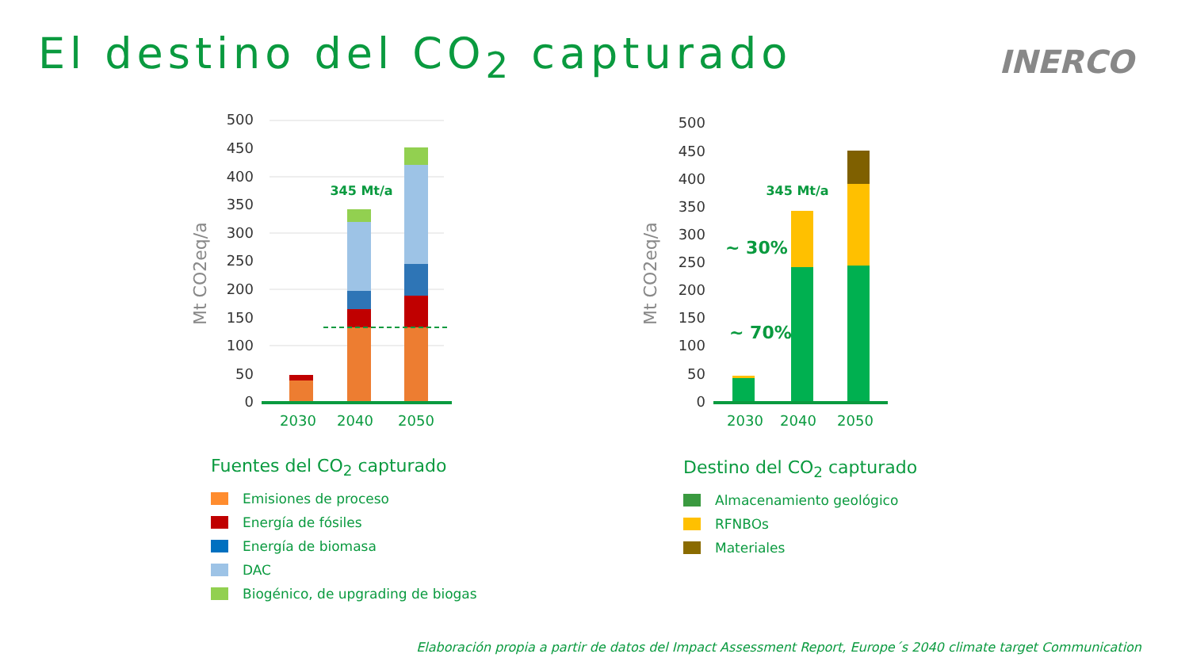El destino del CO<sub>2</sub> capturado INERCO
500
450
400
350
300
250
200
150
100
50
0
Mt CO2eq/a
345 Mt/a
2030
2040
2050
500
450
400
350
300
250
200
150
100
50
0
Mt CO2eq/a
345 Mt/a
~ 30%
~ 70%
2030
2040
2050
Fuentes del CO<sub>2</sub> capturado
Emisiones de proceso
Energía de fósiles
Energía de biomasa
DAC
Biogénico, de upgrading de biogas
Destino del CO<sub>2</sub> capturado
Almacenamiento geológico
RFNBOs
Materiales
Elaboración propia a partir de datos del Impact Assessment Report, Europe´s 2040 climate target Communication